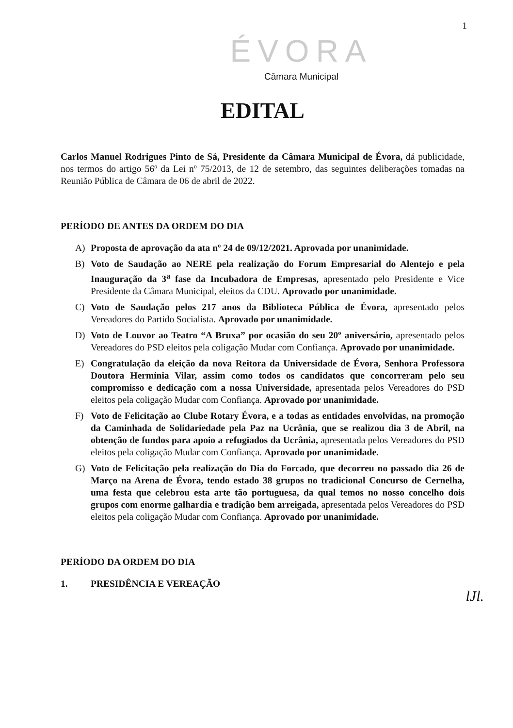1
ÉVORA
Câmara Municipal
EDITAL
Carlos Manuel Rodrigues Pinto de Sá, Presidente da Câmara Municipal de Évora, dá publicidade, nos termos do artigo 56º da Lei nº 75/2013, de 12 de setembro, das seguintes deliberações tomadas na Reunião Pública de Câmara de 06 de abril de 2022.
PERÍODO DE ANTES DA ORDEM DO DIA
A) Proposta de aprovação da ata nº 24 de 09/12/2021. Aprovada por unanimidade.
B) Voto de Saudação ao NERE pela realização do Forum Empresarial do Alentejo e pela Inauguração da 3<sup>a</sup> fase da Incubadora de Empresas, apresentado pelo Presidente e Vice Presidente da Câmara Municipal, eleitos da CDU. Aprovado por unanimidade.
C) Voto de Saudação pelos 217 anos da Biblioteca Pública de Évora, apresentado pelos Vereadores do Partido Socialista. Aprovado por unanimidade.
D) Voto de Louvor ao Teatro “A Bruxa” por ocasião do seu 20º aniversário, apresentado pelos Vereadores do PSD eleitos pela coligação Mudar com Confiança. Aprovado por unanimidade.
E) Congratulação da eleição da nova Reitora da Universidade de Évora, Senhora Professora Doutora Hermínia Vilar, assim como todos os candidatos que concorreram pelo seu compromisso e dedicação com a nossa Universidade, apresentada pelos Vereadores do PSD eleitos pela coligação Mudar com Confiança. Aprovado por unanimidade.
F) Voto de Felicitação ao Clube Rotary Évora, e a todas as entidades envolvidas, na promoção da Caminhada de Solidariedade pela Paz na Ucrânia, que se realizou dia 3 de Abril, na obtenção de fundos para apoio a refugiados da Ucrânia, apresentada pelos Vereadores do PSD eleitos pela coligação Mudar com Confiança. Aprovado por unanimidade.
G) Voto de Felicitação pela realização do Dia do Forcado, que decorreu no passado dia 26 de Março na Arena de Évora, tendo estado 38 grupos no tradicional Concurso de Cernelha, uma festa que celebrou esta arte tão portuguesa, da qual temos no nosso concelho dois grupos com enorme galhardia e tradição bem arreigada, apresentada pelos Vereadores do PSD eleitos pela coligação Mudar com Confiança. Aprovado por unanimidade.
PERÍODO DA ORDEM DO DIA
1. PRESIDÊNCIA E VEREAÇÃO
lJl.